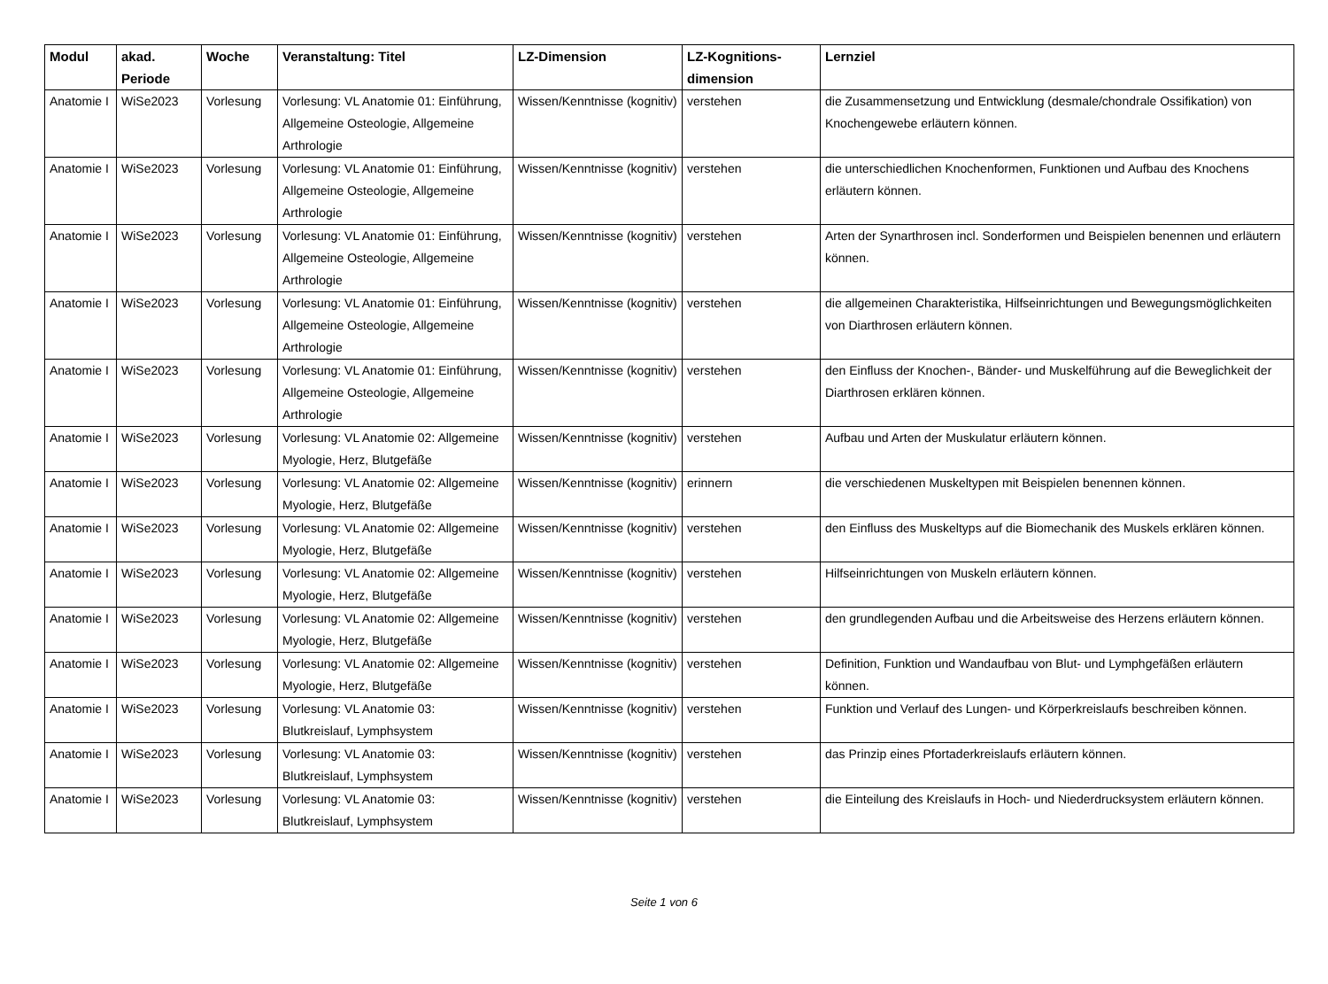| Modul | akad. Periode | Woche | Veranstaltung: Titel | LZ-Dimension | LZ-Kognitions-dimension | Lernziel |
| --- | --- | --- | --- | --- | --- | --- |
| Anatomie I | WiSe2023 | Vorlesung | Vorlesung: VL Anatomie 01: Einführung, Allgemeine Osteologie, Allgemeine Arthrologie | Wissen/Kenntnisse (kognitiv) | verstehen | die Zusammensetzung und Entwicklung (desmale/chondrale Ossifikation) von Knochengewebe erläutern können. |
| Anatomie I | WiSe2023 | Vorlesung | Vorlesung: VL Anatomie 01: Einführung, Allgemeine Osteologie, Allgemeine Arthrologie | Wissen/Kenntnisse (kognitiv) | verstehen | die unterschiedlichen Knochenformen, Funktionen und Aufbau des Knochens erläutern können. |
| Anatomie I | WiSe2023 | Vorlesung | Vorlesung: VL Anatomie 01: Einführung, Allgemeine Osteologie, Allgemeine Arthrologie | Wissen/Kenntnisse (kognitiv) | verstehen | Arten der Synarthrosen incl. Sonderformen und Beispielen benennen und erläutern können. |
| Anatomie I | WiSe2023 | Vorlesung | Vorlesung: VL Anatomie 01: Einführung, Allgemeine Osteologie, Allgemeine Arthrologie | Wissen/Kenntnisse (kognitiv) | verstehen | die allgemeinen Charakteristika, Hilfseinrichtungen und Bewegungsmöglichkeiten von Diarthrosen erläutern können. |
| Anatomie I | WiSe2023 | Vorlesung | Vorlesung: VL Anatomie 01: Einführung, Allgemeine Osteologie, Allgemeine Arthrologie | Wissen/Kenntnisse (kognitiv) | verstehen | den Einfluss der Knochen-, Bänder- und Muskelführung auf die Beweglichkeit der Diarthrosen erklären können. |
| Anatomie I | WiSe2023 | Vorlesung | Vorlesung: VL Anatomie 02: Allgemeine Myologie, Herz, Blutgefäße | Wissen/Kenntnisse (kognitiv) | verstehen | Aufbau und Arten der Muskulatur erläutern können. |
| Anatomie I | WiSe2023 | Vorlesung | Vorlesung: VL Anatomie 02: Allgemeine Myologie, Herz, Blutgefäße | Wissen/Kenntnisse (kognitiv) | erinnern | die verschiedenen Muskeltypen mit Beispielen benennen können. |
| Anatomie I | WiSe2023 | Vorlesung | Vorlesung: VL Anatomie 02: Allgemeine Myologie, Herz, Blutgefäße | Wissen/Kenntnisse (kognitiv) | verstehen | den Einfluss des Muskeltyps auf die Biomechanik des Muskels erklären können. |
| Anatomie I | WiSe2023 | Vorlesung | Vorlesung: VL Anatomie 02: Allgemeine Myologie, Herz, Blutgefäße | Wissen/Kenntnisse (kognitiv) | verstehen | Hilfseinrichtungen von Muskeln erläutern können. |
| Anatomie I | WiSe2023 | Vorlesung | Vorlesung: VL Anatomie 02: Allgemeine Myologie, Herz, Blutgefäße | Wissen/Kenntnisse (kognitiv) | verstehen | den grundlegenden Aufbau und die Arbeitsweise des Herzens erläutern können. |
| Anatomie I | WiSe2023 | Vorlesung | Vorlesung: VL Anatomie 02: Allgemeine Myologie, Herz, Blutgefäße | Wissen/Kenntnisse (kognitiv) | verstehen | Definition, Funktion und Wandaufbau von Blut- und Lymphgefäßen erläutern können. |
| Anatomie I | WiSe2023 | Vorlesung | Vorlesung: VL Anatomie 03: Blutkreislauf, Lymphsystem | Wissen/Kenntnisse (kognitiv) | verstehen | Funktion und Verlauf des Lungen- und Körperkreislaufs beschreiben können. |
| Anatomie I | WiSe2023 | Vorlesung | Vorlesung: VL Anatomie 03: Blutkreislauf, Lymphsystem | Wissen/Kenntnisse (kognitiv) | verstehen | das Prinzip eines Pfortaderkreislaufs erläutern können. |
| Anatomie I | WiSe2023 | Vorlesung | Vorlesung: VL Anatomie 03: Blutkreislauf, Lymphsystem | Wissen/Kenntnisse (kognitiv) | verstehen | die Einteilung des Kreislaufs in Hoch- und Niederdrucksystem erläutern können. |
Seite 1 von 6